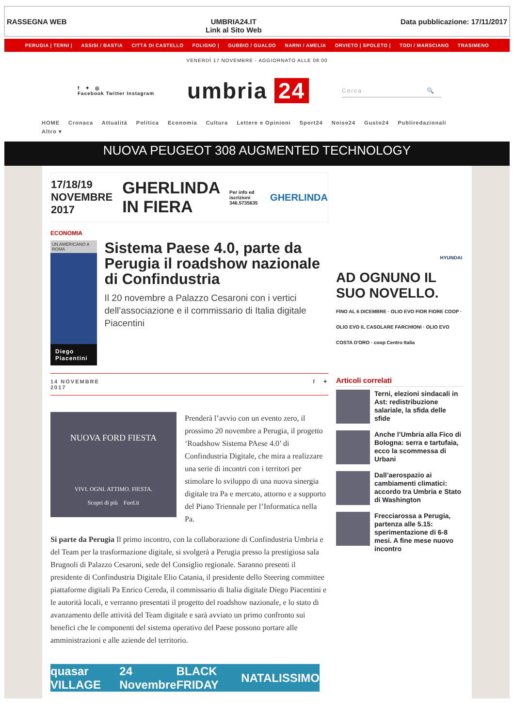RASSEGNA WEB UMBRIA24.IT
Link al Sito Web
Data pubblicazione: 17/11/2017
PERUGIA | TERNI | ASSISI / BASTIA CITTÀ DI CASTELLO FOLIGNO | GUBBIO / GUALDO NARNI / AMELIA ORVIETO | SPOLETO | TODI / MARSCIANO TRASIMENO
VENERDÌ 17 NOVEMBRE - AGGIORNATO ALLE 08:00
f ✦ ◎
Facebook Twitter Instagram
umbria 24
Cerca 🔍
HOME Cronaca Attualità Politica Economia Cultura Lettere e Opinioni Sport24 Noise24 Gusto24 Publiredazionali
Altro ▾
NUOVA PEUGEOT 308 AUGMENTED TECHNOLOGY
17/18/19 NOVEMBRE 2017 GHERLINDA IN FIERA Per info ed iscrizioni 346.5735635 GHERLINDA
ECONOMIA
UN AMERICANO A ROMA
Diego Piacentini
Sistema Paese 4.0, parte da Perugia il roadshow nazionale di Confindustria
Il 20 novembre a Palazzo Cesaroni con i vertici dell’associazione e il commissario di Italia digitale Piacentini
14 NOVEMBRE
2017 f ✦
NUOVA FORD FIESTA
VIVI. OGNI. ATTIMO. FIESTA.
Scopri di più Ford.it
Prenderà l’avvio con un evento zero, il prossimo 20 novembre a Perugia, il progetto ‘Roadshow Sistema PAese 4.0’ di Confindustria Digitale, che mira a realizzare una serie di incontri con i territori per stimolare lo sviluppo di una nuova sinergia digitale tra Pa e mercato, attorno e a supporto del Piano Triennale per l’Informatica nella Pa.
Si parte da Perugia Il primo incontro, con la collaborazione di Confindustria Umbria e del Team per la trasformazione digitale, si svolgerà a Perugia presso la prestigiosa sala Brugnoli di Palazzo Cesaroni, sede del Consiglio regionale. Saranno presenti il presidente di Confindustria Digitale Elio Catania, il presidente dello Steering committee piattaforme digitali Pa Enrico Cereda, il commissario di Italia digitale Diego Piacentini e le autorità locali, e verranno presentati il progetto del roadshow nazionale, e lo stato di avanzamento delle attività del Team digitale e sarà avviato un primo confronto sui benefici che le componenti del sistema operativo del Paese possono portare alle amministrazioni e alle aziende del territorio.
quasar VILLAGE 24 Novembre BLACK FRIDAY NATALISSIMO
HYUNDAI
AD OGNUNO IL SUO NOVELLO.
FINO AL 6 DICEMBRE · OLIO EVO FIOR FIORE COOP · OLIO EVO IL CASOLARE FARCHIONI · OLIO EVO COSTA D'ORO · coop Centro Italia
Articoli correlati
Terni, elezioni sindacali in Ast: redistribuzione salariale, la sfida delle sfide
Anche l’Umbria alla Fico di Bologna: serra e tartufaia, ecco la scommessa di Urbani
Dall’aerospazio ai cambiamenti climatici: accordo tra Umbria e Stato di Washington
Frecciarossa a Perugia, partenza alle 5.15: sperimentazione di 6-8 mesi. A fine mese nuovo incontro